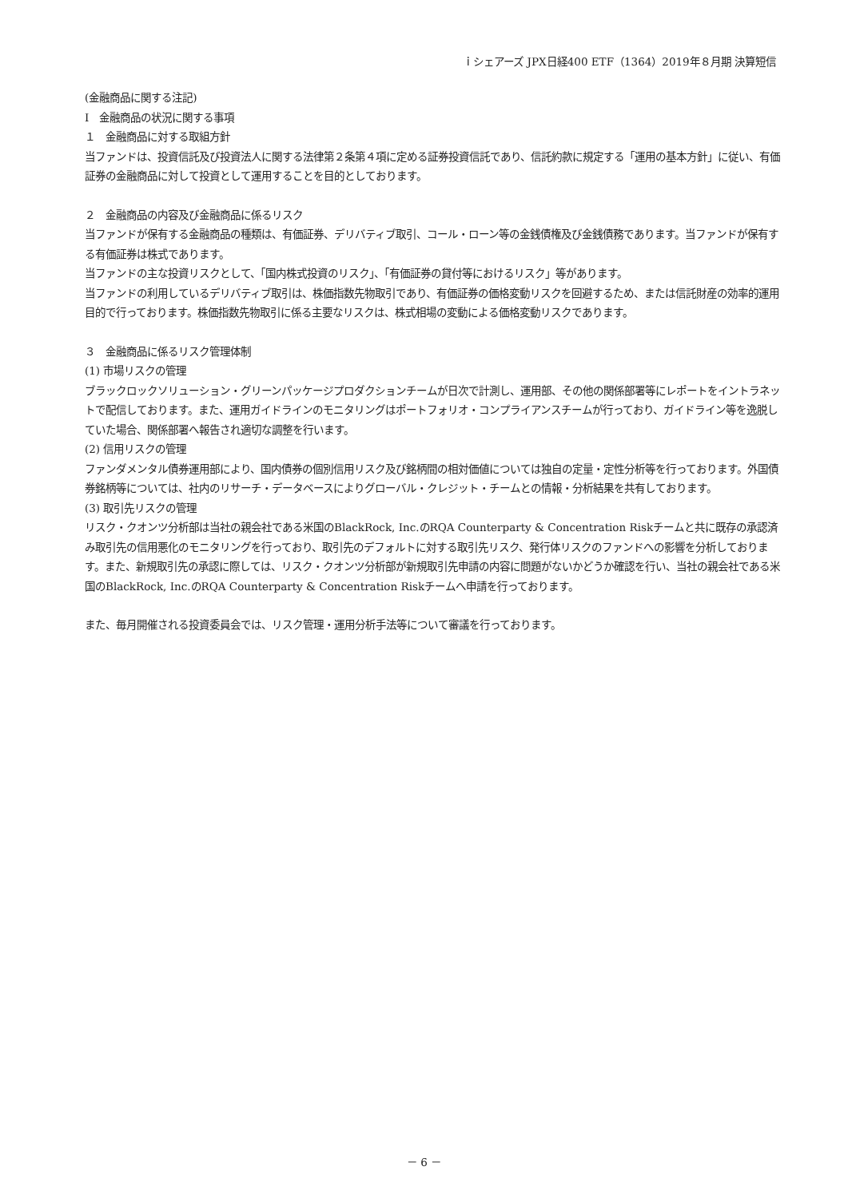ｉシェアーズ JPX日経400 ETF（1364）2019年８月期 決算短信
(金融商品に関する注記)
Ⅰ　金融商品の状況に関する事項
１　金融商品に対する取組方針
当ファンドは、投資信託及び投資法人に関する法律第２条第４項に定める証券投資信託であり、信託約款に規定する「運用の基本方針」に従い、有価証券の金融商品に対して投資として運用することを目的としております。
２　金融商品の内容及び金融商品に係るリスク
当ファンドが保有する金融商品の種類は、有価証券、デリバティブ取引、コール・ローン等の金銭債権及び金銭債務であります。当ファンドが保有する有価証券は株式であります。
当ファンドの主な投資リスクとして、「国内株式投資のリスク」、「有価証券の貸付等におけるリスク」等があります。
当ファンドの利用しているデリバティブ取引は、株価指数先物取引であり、有価証券の価格変動リスクを回避するため、または信託財産の効率的運用目的で行っております。株価指数先物取引に係る主要なリスクは、株式相場の変動による価格変動リスクであります。
３　金融商品に係るリスク管理体制
(1) 市場リスクの管理
ブラックロックソリューション・グリーンパッケージプロダクションチームが日次で計測し、運用部、その他の関係部署等にレポートをイントラネットで配信しております。また、運用ガイドラインのモニタリングはポートフォリオ・コンプライアンスチームが行っており、ガイドライン等を逸脱していた場合、関係部署へ報告され適切な調整を行います。
(2) 信用リスクの管理
ファンダメンタル債券運用部により、国内債券の個別信用リスク及び銘柄間の相対価値については独自の定量・定性分析等を行っております。外国債券銘柄等については、社内のリサーチ・データベースによりグローバル・クレジット・チームとの情報・分析結果を共有しております。
(3) 取引先リスクの管理
リスク・クオンツ分析部は当社の親会社である米国のBlackRock, Inc.のRQA Counterparty & Concentration Riskチームと共に既存の承認済み取引先の信用悪化のモニタリングを行っており、取引先のデフォルトに対する取引先リスク、発行体リスクのファンドへの影響を分析しております。また、新規取引先の承認に際しては、リスク・クオンツ分析部が新規取引先申請の内容に問題がないかどうか確認を行い、当社の親会社である米国のBlackRock, Inc.のRQA Counterparty & Concentration Riskチームへ申請を行っております。
また、毎月開催される投資委員会では、リスク管理・運用分析手法等について審議を行っております。
－ 6 －